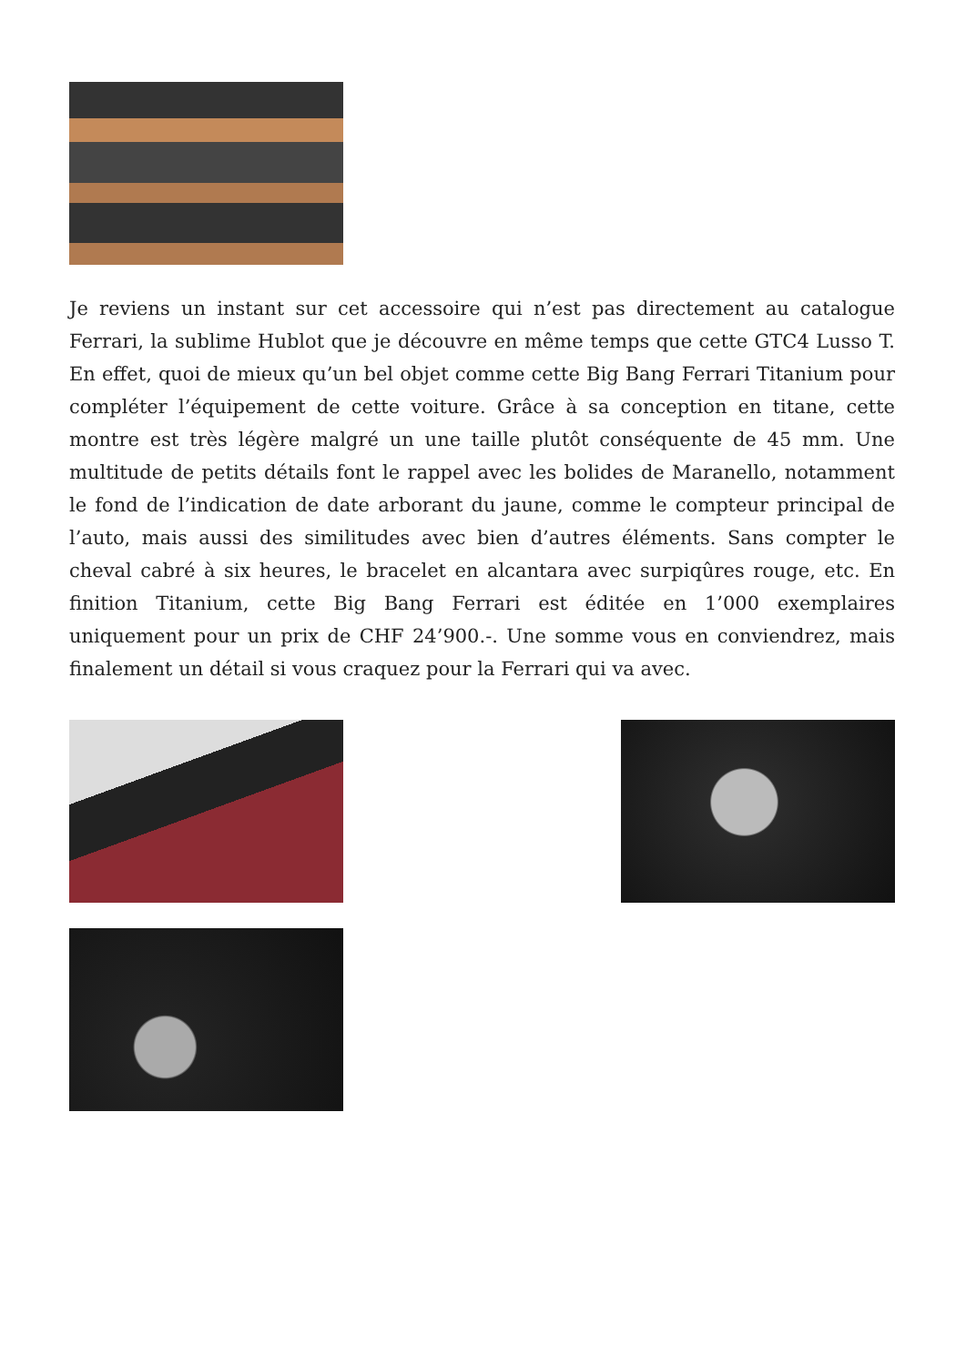Je reviens un instant sur cet accessoire qui n’est pas directement au catalogue Ferrari, la sublime Hublot que je découvre en même temps que cette GTC4 Lusso T. En effet, quoi de mieux qu’un bel objet comme cette Big Bang Ferrari Titanium pour compléter l’équipement de cette voiture. Grâce à sa conception en titane, cette montre est très légère malgré un une taille plutôt conséquente de 45 mm. Une multitude de petits détails font le rappel avec les bolides de Maranello, notamment le fond de l’indication de date arborant du jaune, comme le compteur principal de l’auto, mais aussi des similitudes avec bien d’autres éléments. Sans compter le cheval cabré à six heures, le bracelet en alcantara avec surpiqûres rouge, etc. En finition Titanium, cette Big Bang Ferrari est éditée en 1’000 exemplaires uniquement pour un prix de CHF 24’900.-. Une somme vous en conviendrez, mais finalement un détail si vous craquez pour la Ferrari qui va avec.